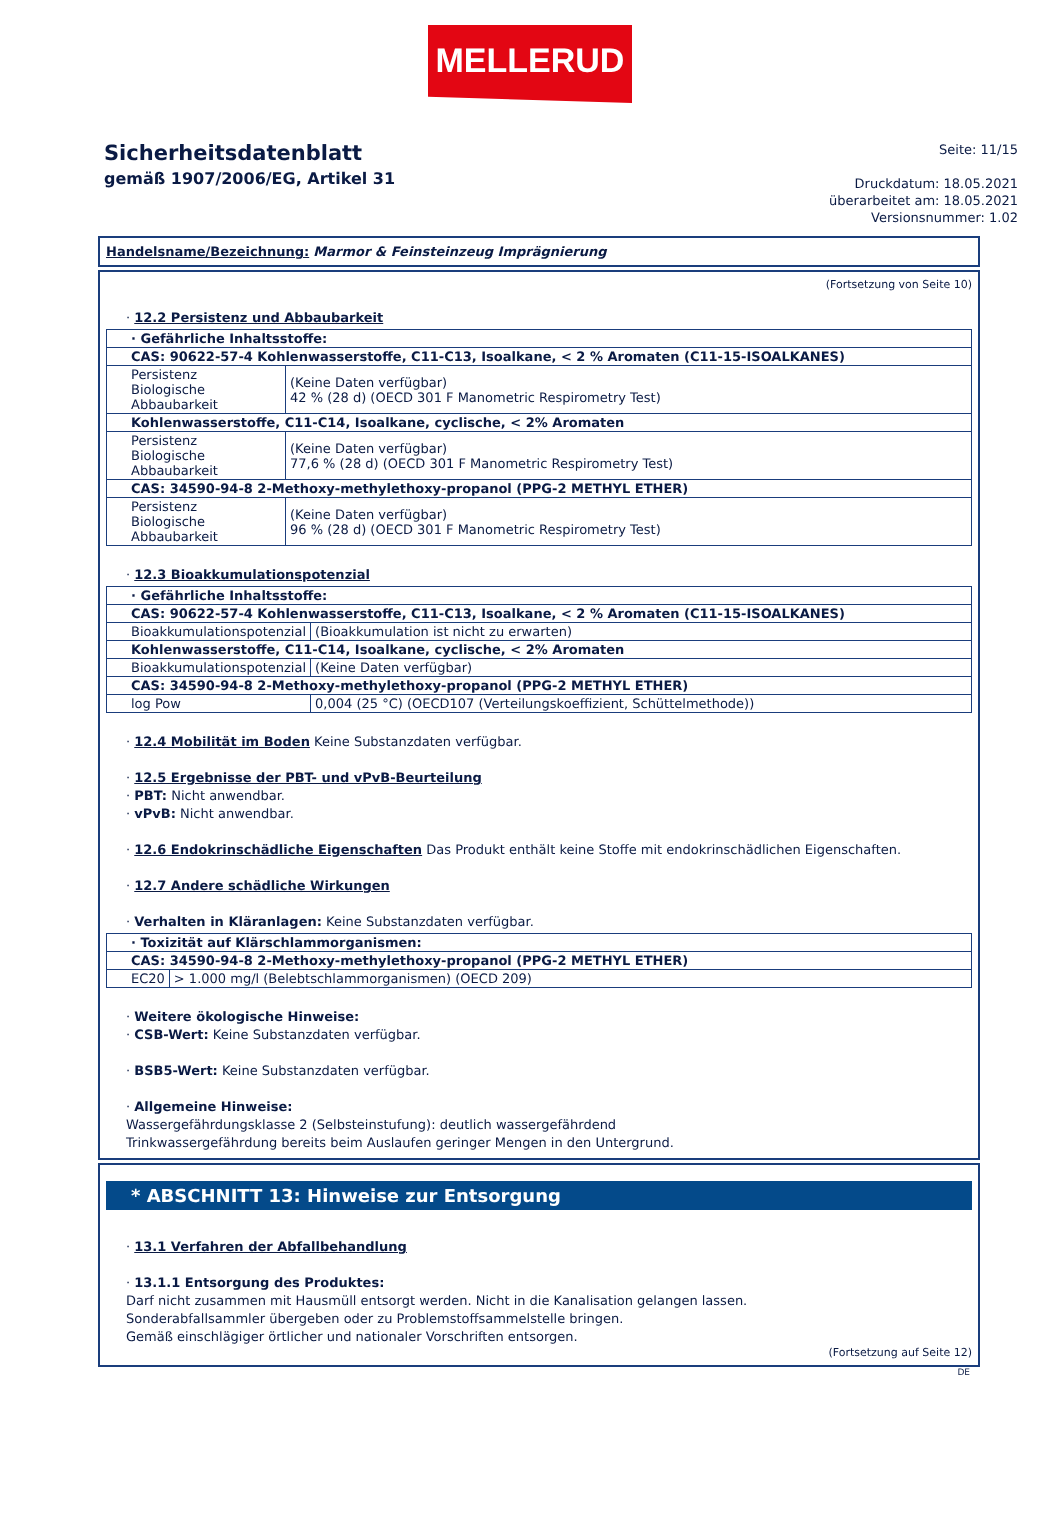MELLERUD
Sicherheitsdatenblatt
gemäß 1907/2006/EG, Artikel 31
Seite: 11/15
Druckdatum: 18.05.2021
überarbeitet am: 18.05.2021
Versionsnummer: 1.02
Handelsname/Bezeichnung: Marmor & Feinsteinzeug Imprägnierung
(Fortsetzung von Seite 10)
· 12.2 Persistenz und Abbaubarkeit
| · Gefährliche Inhaltsstoffe: | |
| CAS: 90622-57-4 Kohlenwasserstoffe, C11-C13, Isoalkane, < 2 % Aromaten (C11-15-ISOALKANES) | |
| Persistenz Biologische Abbaubarkeit | (Keine Daten verfügbar) 42 % (28 d) (OECD 301 F Manometric Respirometry Test) |
| Kohlenwasserstoffe, C11-C14, Isoalkane, cyclische, < 2% Aromaten | |
| Persistenz Biologische Abbaubarkeit | (Keine Daten verfügbar) 77,6 % (28 d) (OECD 301 F Manometric Respirometry Test) |
| CAS: 34590-94-8 2-Methoxy-methylethoxy-propanol (PPG-2 METHYL ETHER) | |
| Persistenz Biologische Abbaubarkeit | (Keine Daten verfügbar) 96 % (28 d) (OECD 301 F Manometric Respirometry Test) |
· 12.3 Bioakkumulationspotenzial
| · Gefährliche Inhaltsstoffe: | |
| CAS: 90622-57-4 Kohlenwasserstoffe, C11-C13, Isoalkane, < 2 % Aromaten (C11-15-ISOALKANES) | |
| Bioakkumulationspotenzial | (Bioakkumulation ist nicht zu erwarten) |
| Kohlenwasserstoffe, C11-C14, Isoalkane, cyclische, < 2% Aromaten | |
| Bioakkumulationspotenzial | (Keine Daten verfügbar) |
| CAS: 34590-94-8 2-Methoxy-methylethoxy-propanol (PPG-2 METHYL ETHER) | |
| log Pow | 0,004 (25 °C) (OECD107 (Verteilungskoeffizient, Schüttelmethode)) |
· 12.4 Mobilität im Boden Keine Substanzdaten verfügbar.
· 12.5 Ergebnisse der PBT- und vPvB-Beurteilung
· PBT: Nicht anwendbar.
· vPvB: Nicht anwendbar.
· 12.6 Endokrinschädliche Eigenschaften Das Produkt enthält keine Stoffe mit endokrinschädlichen Eigenschaften.
· 12.7 Andere schädliche Wirkungen
· Verhalten in Kläranlagen: Keine Substanzdaten verfügbar.
| · Toxizität auf Klärschlammorganismen: | |
| CAS: 34590-94-8 2-Methoxy-methylethoxy-propanol (PPG-2 METHYL ETHER) | |
| EC20 | > 1.000 mg/l (Belebtschlammorganismen) (OECD 209) |
· Weitere ökologische Hinweise:
· CSB-Wert: Keine Substanzdaten verfügbar.
· BSB5-Wert: Keine Substanzdaten verfügbar.
· Allgemeine Hinweise:
Wassergefährdungsklasse 2 (Selbsteinstufung): deutlich wassergefährdend
Trinkwassergefährdung bereits beim Auslaufen geringer Mengen in den Untergrund.
* ABSCHNITT 13: Hinweise zur Entsorgung
· 13.1 Verfahren der Abfallbehandlung
· 13.1.1 Entsorgung des Produktes:
Darf nicht zusammen mit Hausmüll entsorgt werden. Nicht in die Kanalisation gelangen lassen.
Sonderabfallsammler übergeben oder zu Problemstoffsammelstelle bringen.
Gemäß einschlägiger örtlicher und nationaler Vorschriften entsorgen.
(Fortsetzung auf Seite 12)
DE